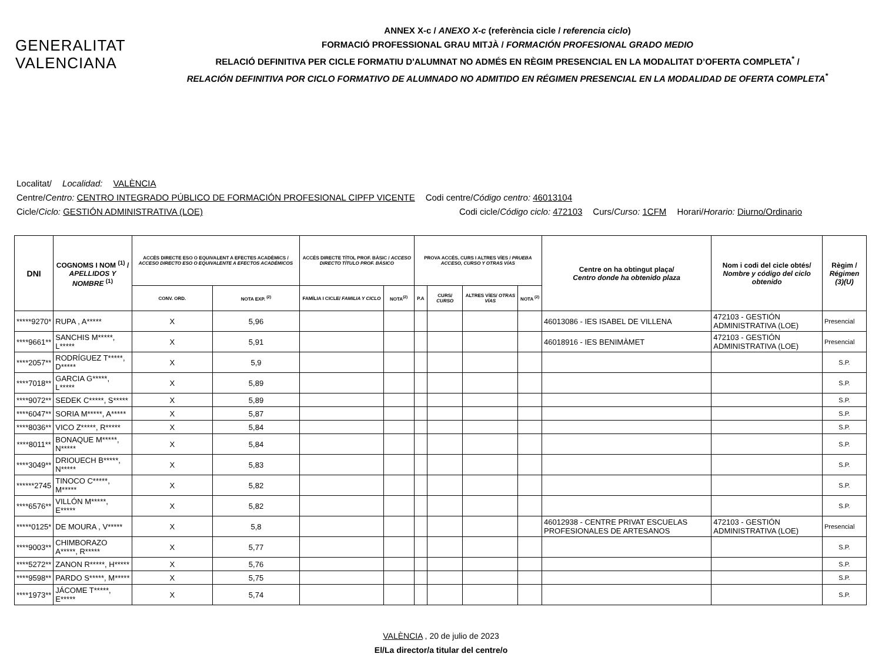GENERALITAT
VALENCIANA
ANNEX X-c / ANEXO X-c (referència cicle / referencia ciclo)
FORMACIÓ PROFESSIONAL GRAU MITJÀ / FORMACIÓN PROFESIONAL GRADO MEDIO
RELACIÓ DEFINITIVA PER CICLE FORMATIU D'ALUMNAT NO ADMÉS EN RÈGIM PRESENCIAL EN LA MODALITAT D’OFERTA COMPLETA<sup>*</sup> /
RELACIÓN DEFINITIVA POR CICLO FORMATIVO DE ALUMNADO NO ADMITIDO EN RÉGIMEN PRESENCIAL EN LA MODALIDAD DE OFERTA COMPLETA<sup>*</sup>
Localitat/ Localidad: VALÈNCIA
Centre/Centro: CENTRO INTEGRADO PÚBLICO DE FORMACIÓN PROFESIONAL CIPFP VICENTE Codi centre/Código centro: 46013104
Cicle/Ciclo: GESTIÓN ADMINISTRATIVA (LOE) Codi cicle/Código ciclo: 472103 Curs/Curso: 1CFM Horari/Horario: Diurno/Ordinario
| DNI | COGNOMS I NOM <sup>(1)</sup> / APELLIDOS Y NOMBRE <sup>(1)</sup> | ACCÉS DIRECTE ESO O EQUIVALENT A EFECTES ACADÈMICS / ACCESO DIRECTO ESO O EQUIVALENTE A EFECTOS ACADÉMICOS | | ACCÉS DIRECTE TÍTOL PROF. BÀSIC / ACCESO DIRECTO TÍTULO PROF. BÁSICO | | PROVA ACCÉS, CURS I ALTRES VÍES / PRUEBA ACCESO, CURSO Y OTRAS VÍAS | | | | Centre on ha obtingut plaça/ Centro donde ha obtenido plaza | Nom i codi del cicle obtés/ Nombre y código del ciclo obtenido | Règim / Régimen (3)(U) |
| --- | --- | --- | --- | --- | --- | --- | --- | --- | --- | --- | --- | --- |
| | | CONV. ORD. | NOTA EXP. <sup>(2)</sup> | FAMÍLIA I CICLE/ FAMILIA Y CICLO | NOTA<sup>(2)</sup> | P.A | CURS/ CURSO | ALTRES VÍES/ OTRAS VÍAS | NOTA <sup>(2)</sup> | | | |
| *****9270* | RUPA , A***** | X | 5,96 | | | | | | | 46013086 - IES ISABEL DE VILLENA | 472103 - GESTIÓN ADMINISTRATIVA (LOE) | Presencial |
| ****9661** | SANCHIS M*****, L***** | X | 5,91 | | | | | | | 46018916 - IES BENIMÀMET | 472103 - GESTIÓN ADMINISTRATIVA (LOE) | Presencial |
| ****2057** | RODRÍGUEZ T*****, D***** | X | 5,9 | | | | | | | | | S.P. |
| ****7018** | GARCIA G*****, L***** | X | 5,89 | | | | | | | | | S.P. |
| ****9072** | SEDEK C*****, S***** | X | 5,89 | | | | | | | | | S.P. |
| ****6047** | SORIA M*****, A***** | X | 5,87 | | | | | | | | | S.P. |
| ****8036** | VICO Z*****, R***** | X | 5,84 | | | | | | | | | S.P. |
| ****8011** | BONAQUE M*****, N***** | X | 5,84 | | | | | | | | | S.P. |
| ****3049** | DRIOUECH B*****, N***** | X | 5,83 | | | | | | | | | S.P. |
| ******2745 | TINOCO C*****, M***** | X | 5,82 | | | | | | | | | S.P. |
| ****6576** | VILLÓN M*****, E***** | X | 5,82 | | | | | | | | | S.P. |
| *****0125* | DE MOURA , V***** | X | 5,8 | | | | | | | 46012938 - CENTRE PRIVAT ESCUELAS PROFESIONALES DE ARTESANOS | 472103 - GESTIÓN ADMINISTRATIVA (LOE) | Presencial |
| ****9003** | CHIMBORAZO A*****, R***** | X | 5,77 | | | | | | | | | S.P. |
| ****5272** | ZANON R*****, H***** | X | 5,76 | | | | | | | | | S.P. |
| ****9598** | PARDO S*****, M***** | X | 5,75 | | | | | | | | | S.P. |
| ****1973** | JÁCOME T*****, E***** | X | 5,74 | | | | | | | | | S.P. |
VALÈNCIA , 20 de julio de 2023
El/La director/a titular del centre/o